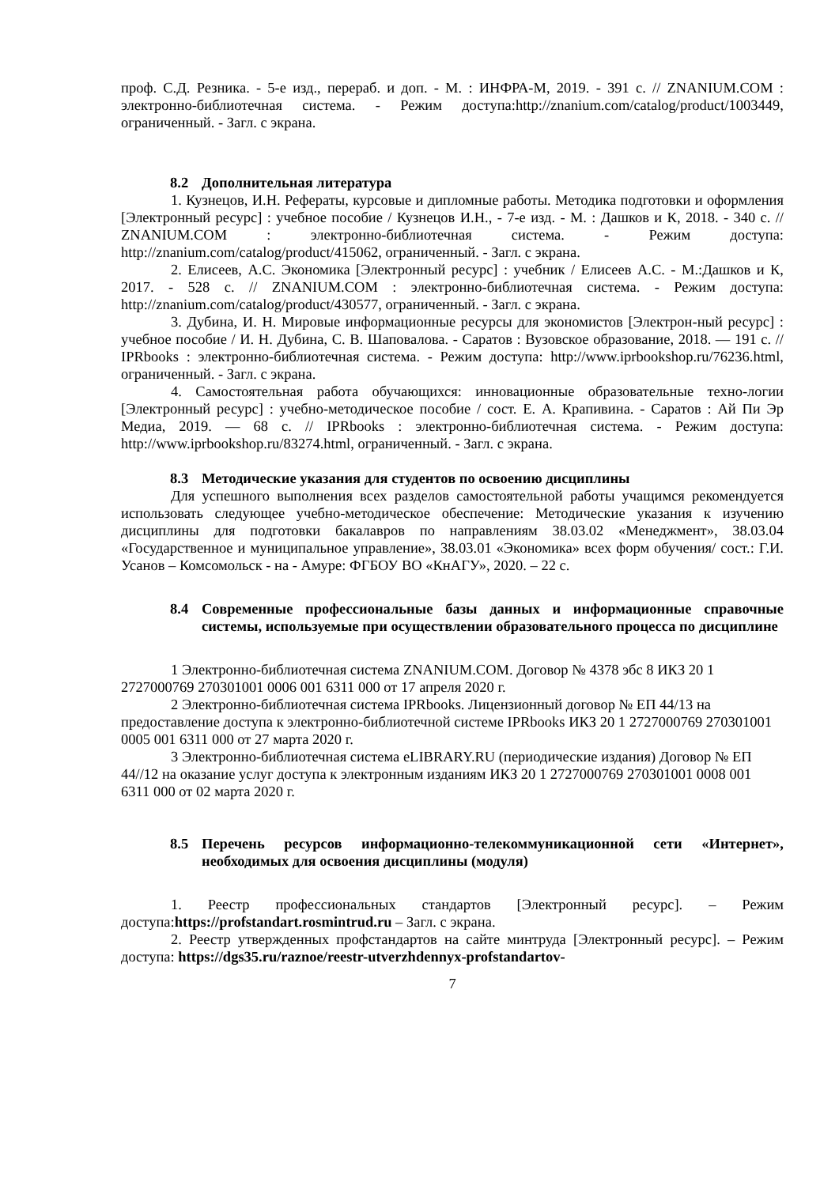проф. С.Д. Резника. - 5-е изд., перераб. и доп. - М. : ИНФРА-М, 2019. - 391 с. // ZNANIUM.COM : электронно-библиотечная система. - Режим доступа:http://znanium.com/catalog/product/1003449, ограниченный. - Загл. с экрана.
8.2 Дополнительная литература
1. Кузнецов, И.Н. Рефераты, курсовые и дипломные работы. Методика подготовки и оформления [Электронный ресурс] : учебное пособие / Кузнецов И.Н., - 7-е изд. - М. : Дашков и К, 2018. - 340 с. // ZNANIUM.COM : электронно-библиотечная система. - Режим доступа: http://znanium.com/catalog/product/415062, ограниченный. - Загл. с экрана.
2. Елисеев, А.С. Экономика [Электронный ресурс] : учебник / Елисеев А.С. - М.:Дашков и К, 2017. - 528 с. // ZNANIUM.COM : электронно-библиотечная система. - Режим доступа: http://znanium.com/catalog/product/430577, ограниченный. - Загл. с экрана.
3. Дубина, И. Н. Мировые информационные ресурсы для экономистов [Электрон-ный ресурс] : учебное пособие / И. Н. Дубина, С. В. Шаповалова. - Саратов : Вузовское образование, 2018. — 191 с. // IPRbooks : электронно-библиотечная система. - Режим доступа: http://www.iprbookshop.ru/76236.html, ограниченный. - Загл. с экрана.
4. Самостоятельная работа обучающихся: инновационные образовательные техно-логии [Электронный ресурс] : учебно-методическое пособие / сост. Е. А. Крапивина. - Саратов : Ай Пи Эр Медиа, 2019. — 68 с. // IPRbooks : электронно-библиотечная система. - Режим доступа: http://www.iprbookshop.ru/83274.html, ограниченный. - Загл. с экрана.
8.3 Методические указания для студентов по освоению дисциплины
Для успешного выполнения всех разделов самостоятельной работы учащимся рекомендуется использовать следующее учебно-методическое обеспечение: Методические указания к изучению дисциплины для подготовки бакалавров по направлениям 38.03.02 «Менеджмент», 38.03.04 «Государственное и муниципальное управление», 38.03.01 «Экономика» всех форм обучения/ сост.: Г.И. Усанов – Комсомольск - на - Амуре: ФГБОУ ВО «КнАГУ», 2020. – 22 с.
8.4 Современные профессиональные базы данных и информационные справочные системы, используемые при осуществлении образовательного процесса по дисциплине
1 Электронно-библиотечная система ZNANIUM.COM. Договор № 4378 эбс 8 ИКЗ 20 1 2727000769 270301001 0006 001 6311 000 от 17 апреля 2020 г.
2 Электронно-библиотечная система IPRbooks. Лицензионный договор № ЕП 44/13 на предоставление доступа к электронно-библиотечной системе IPRbooks ИКЗ 20 1 2727000769 270301001 0005 001 6311 000 от 27 марта 2020 г.
3 Электронно-библиотечная система eLIBRARY.RU (периодические издания) Договор № ЕП 44//12 на оказание услуг доступа к электронным изданиям ИКЗ 20 1 2727000769 270301001 0008 001 6311 000 от 02 марта 2020 г.
8.5 Перечень ресурсов информационно-телекоммуникационной сети «Интернет», необходимых для освоения дисциплины (модуля)
1. Реестр профессиональных стандартов [Электронный ресурс]. – Режим доступа:https://profstandart.rosmintrud.ru – Загл. с экрана.
2. Реестр утвержденных профстандартов на сайте минтруда [Электронный ресурс]. – Режим доступа: https://dgs35.ru/raznoe/reestr-utverzhdennyx-profstandartov-
7